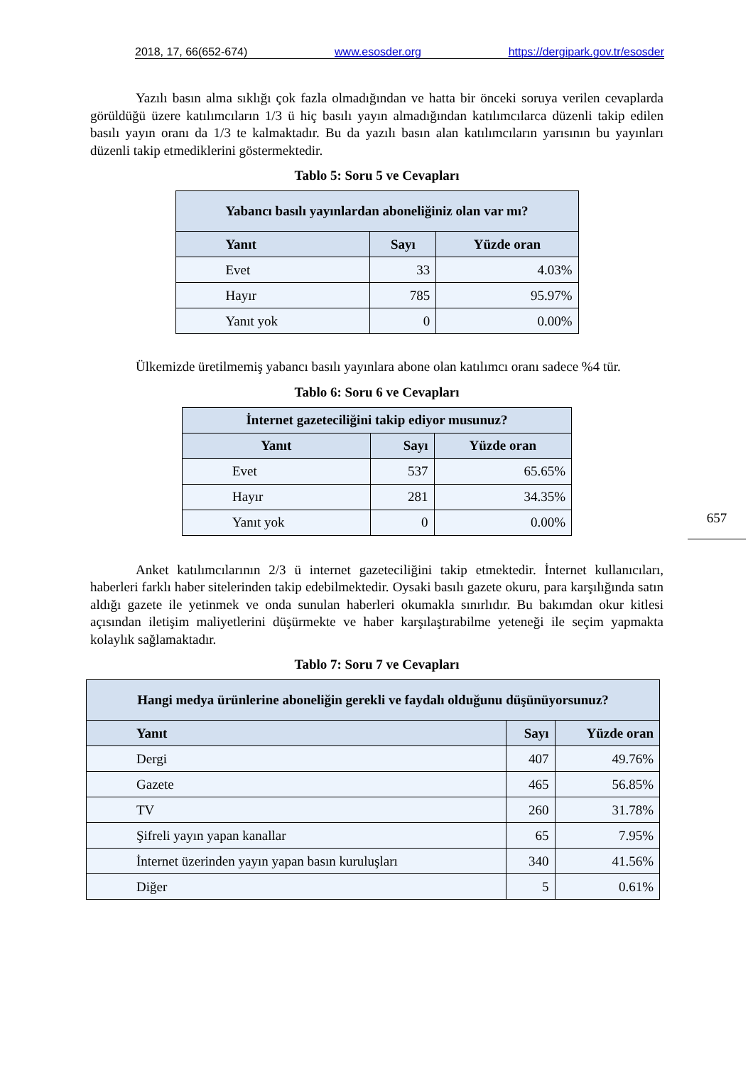2018, 17, 66(652-674) www.esosder.org https://dergipark.gov.tr/esosder
Yazılı basın alma sıklığı çok fazla olmadığından ve hatta bir önceki soruya verilen cevaplarda görüldüğü üzere katılımcıların 1/3 ü hiç basılı yayın almadığından katılımcılarca düzenli takip edilen basılı yayın oranı da 1/3 te kalmaktadır. Bu da yazılı basın alan katılımcıların yarısının bu yayınları düzenli takip etmediklerini göstermektedir.
Tablo 5: Soru 5 ve Cevapları
| Yabancı basılı yayınlardan aboneliğiniz olan var mı? | | |
| --- | --- | --- |
| Yanıt | Sayı | Yüzde oran |
| Evet | 33 | 4.03% |
| Hayır | 785 | 95.97% |
| Yanıt yok | 0 | 0.00% |
Ülkemizde üretilmemiş yabancı basılı yayınlara abone olan katılımcı oranı sadece %4 tür.
Tablo 6: Soru 6 ve Cevapları
| İnternet gazeteciliğini takip ediyor musunuz? | | |
| --- | --- | --- |
| Yanıt | Sayı | Yüzde oran |
| Evet | 537 | 65.65% |
| Hayır | 281 | 34.35% |
| Yanıt yok | 0 | 0.00% |
Anket katılımcılarının 2/3 ü internet gazeteciliğini takip etmektedir. İnternet kullanıcıları, haberleri farklı haber sitelerinden takip edebilmektedir. Oysaki basılı gazete okuru, para karşılığında satın aldığı gazete ile yetinmek ve onda sunulan haberleri okumakla sınırlıdır. Bu bakımdan okur kitlesi açısından iletişim maliyetlerini düşürmekte ve haber karşılaştırabilme yeteneği ile seçim yapmakta kolaylık sağlamaktadır.
Tablo 7: Soru 7 ve Cevapları
| Hangi medya ürünlerine aboneliğin gerekli ve faydalı olduğunu düşünüyorsunuz? | | |
| --- | --- | --- |
| Yanıt | Sayı | Yüzde oran |
| Dergi | 407 | 49.76% |
| Gazete | 465 | 56.85% |
| TV | 260 | 31.78% |
| Şifreli yayın yapan kanallar | 65 | 7.95% |
| İnternet üzerinden yayın yapan basın kuruluşları | 340 | 41.56% |
| Diğer | 5 | 0.61% |
657